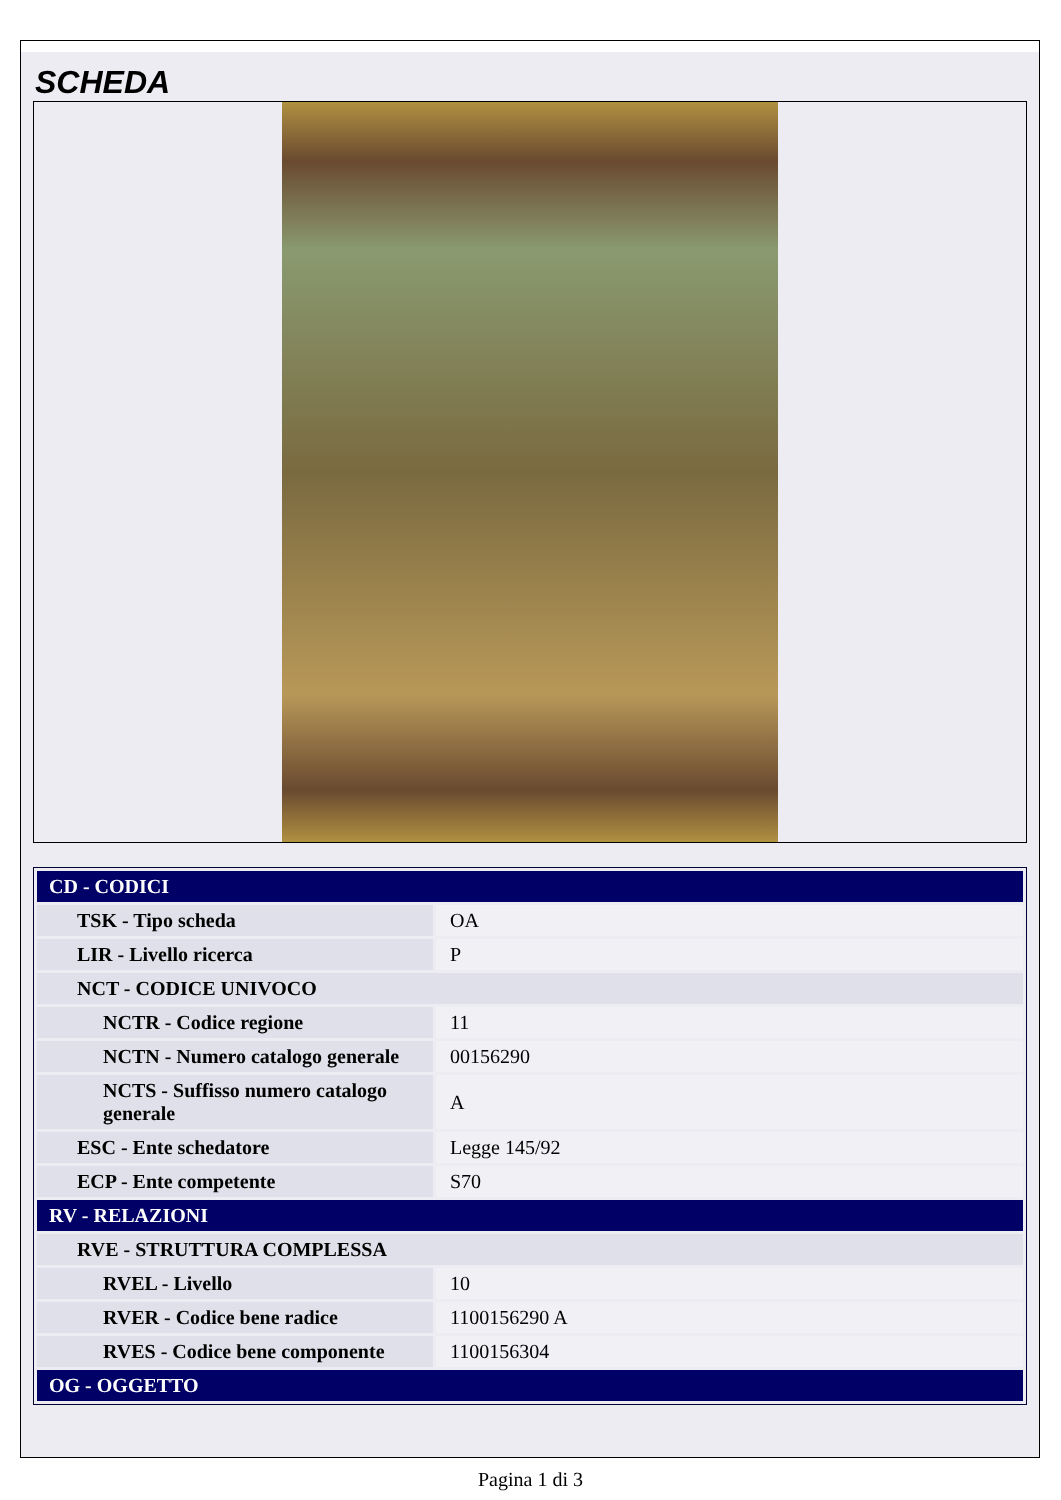SCHEDA
| CD - CODICI | |
| TSK - Tipo scheda | OA |
| LIR - Livello ricerca | P |
| NCT - CODICE UNIVOCO | |
| NCTR - Codice regione | 11 |
| NCTN - Numero catalogo generale | 00156290 |
| NCTS - Suffisso numero catalogo generale | A |
| ESC - Ente schedatore | Legge 145/92 |
| ECP - Ente competente | S70 |
| RV - RELAZIONI | |
| RVE - STRUTTURA COMPLESSA | |
| RVEL - Livello | 10 |
| RVER - Codice bene radice | 1100156290 A |
| RVES - Codice bene componente | 1100156304 |
| OG - OGGETTO | |
Pagina 1 di 3